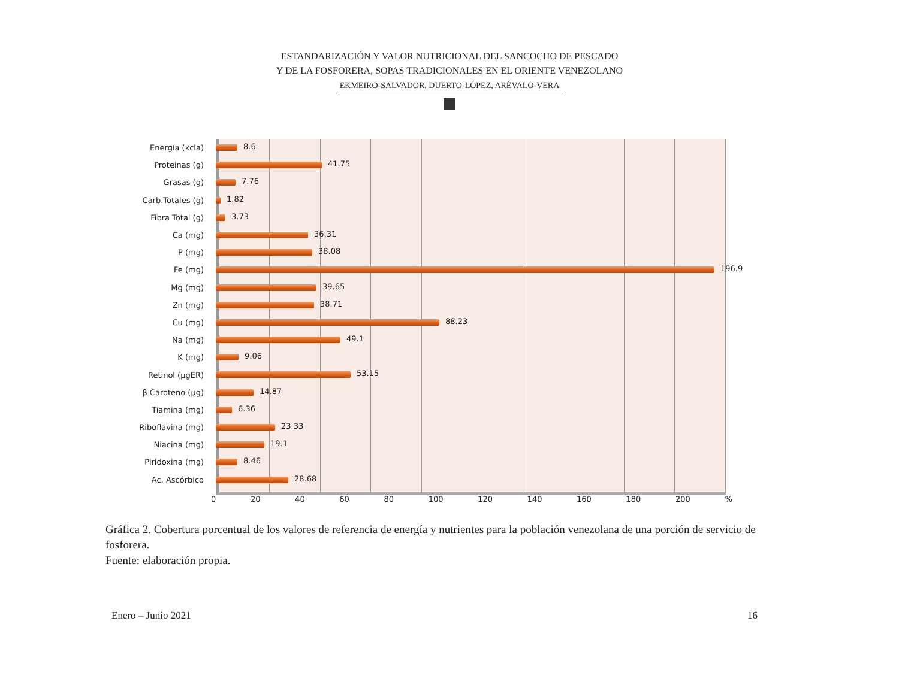ESTANDARIZACIÓN Y VALOR NUTRICIONAL DEL SANCOCHO DE PESCADO
Y DE LA FOSFORERA, SOPAS TRADICIONALES EN EL ORIENTE VENEZOLANO
EKMEIRO-SALVADOR, DUERTO-LÓPEZ, ARÉVALO-VERA
Energía (kcla)
8.6
Proteinas (g)
41.75
Grasas (g)
7.76
Carb.Totales (g)
1.82
Fibra Total (g)
3.73
Ca (mg)
36.31
P (mg)
38.08
Fe (mg)
196.9
Mg (mg)
39.65
Zn (mg)
38.71
Cu (mg)
88.23
Na (mg)
49.1
K (mg)
9.06
Retinol (µgER)
53.15
β Caroteno (µg)
14.87
Tiamina (mg)
6.36
Riboflavina (mg)
23.33
Niacina (mg)
19.1
Piridoxina (mg)
8.46
Ac. Ascórbico
28.68
0 20 40 60 80 100 120 140 160 180 200 %
Gráfica 2. Cobertura porcentual de los valores de referencia de energía y nutrientes para la población venezolana de una porción de servicio de fosforera.
Fuente: elaboración propia.
Enero – Junio 2021 16